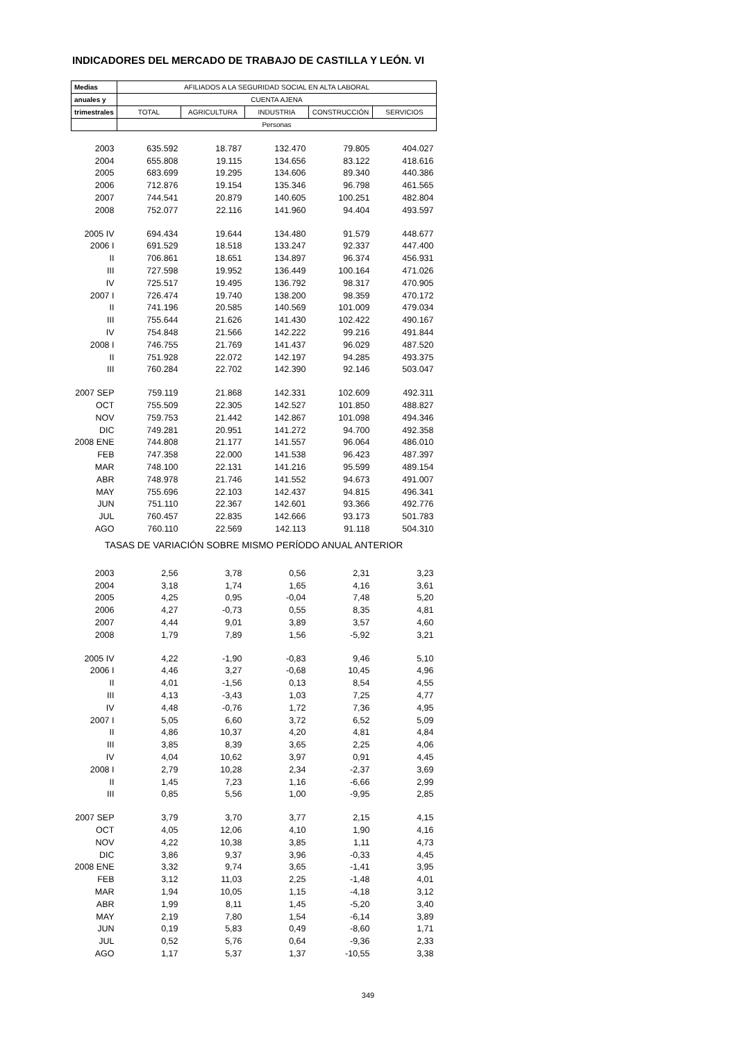INDICADORES DEL MERCADO DE TRABAJO DE CASTILLA Y LEÓN. VI
| Medias | AFILIADOS A LA SEGURIDAD SOCIAL EN ALTA LABORAL | | | | |
| --- | --- | --- | --- | --- | --- |
| anuales y | CUENTA AJENA | | | | |
| trimestrales | TOTAL | AGRICULTURA | INDUSTRIA | CONSTRUCCIÓN | SERVICIOS |
| | Personas | | | | |
| 2003 | 635.592 | 18.787 | 132.470 | 79.805 | 404.027 |
| 2004 | 655.808 | 19.115 | 134.656 | 83.122 | 418.616 |
| 2005 | 683.699 | 19.295 | 134.606 | 89.340 | 440.386 |
| 2006 | 712.876 | 19.154 | 135.346 | 96.798 | 461.565 |
| 2007 | 744.541 | 20.879 | 140.605 | 100.251 | 482.804 |
| 2008 | 752.077 | 22.116 | 141.960 | 94.404 | 493.597 |
| 2005 IV | 694.434 | 19.644 | 134.480 | 91.579 | 448.677 |
| 2006 I | 691.529 | 18.518 | 133.247 | 92.337 | 447.400 |
| II | 706.861 | 18.651 | 134.897 | 96.374 | 456.931 |
| III | 727.598 | 19.952 | 136.449 | 100.164 | 471.026 |
| IV | 725.517 | 19.495 | 136.792 | 98.317 | 470.905 |
| 2007 I | 726.474 | 19.740 | 138.200 | 98.359 | 470.172 |
| II | 741.196 | 20.585 | 140.569 | 101.009 | 479.034 |
| III | 755.644 | 21.626 | 141.430 | 102.422 | 490.167 |
| IV | 754.848 | 21.566 | 142.222 | 99.216 | 491.844 |
| 2008 I | 746.755 | 21.769 | 141.437 | 96.029 | 487.520 |
| II | 751.928 | 22.072 | 142.197 | 94.285 | 493.375 |
| III | 760.284 | 22.702 | 142.390 | 92.146 | 503.047 |
| 2007 SEP | 759.119 | 21.868 | 142.331 | 102.609 | 492.311 |
| OCT | 755.509 | 22.305 | 142.527 | 101.850 | 488.827 |
| NOV | 759.753 | 21.442 | 142.867 | 101.098 | 494.346 |
| DIC | 749.281 | 20.951 | 141.272 | 94.700 | 492.358 |
| 2008 ENE | 744.808 | 21.177 | 141.557 | 96.064 | 486.010 |
| FEB | 747.358 | 22.000 | 141.538 | 96.423 | 487.397 |
| MAR | 748.100 | 22.131 | 141.216 | 95.599 | 489.154 |
| ABR | 748.978 | 21.746 | 141.552 | 94.673 | 491.007 |
| MAY | 755.696 | 22.103 | 142.437 | 94.815 | 496.341 |
| JUN | 751.110 | 22.367 | 142.601 | 93.366 | 492.776 |
| JUL | 760.457 | 22.835 | 142.666 | 93.173 | 501.783 |
| AGO | 760.110 | 22.569 | 142.113 | 91.118 | 504.310 |
| TASAS DE VARIACIÓN SOBRE MISMO PERÍODO ANUAL ANTERIOR | | | | | |
| 2003 | 2,56 | 3,78 | 0,56 | 2,31 | 3,23 |
| 2004 | 3,18 | 1,74 | 1,65 | 4,16 | 3,61 |
| 2005 | 4,25 | 0,95 | -0,04 | 7,48 | 5,20 |
| 2006 | 4,27 | -0,73 | 0,55 | 8,35 | 4,81 |
| 2007 | 4,44 | 9,01 | 3,89 | 3,57 | 4,60 |
| 2008 | 1,79 | 7,89 | 1,56 | -5,92 | 3,21 |
| 2005 IV | 4,22 | -1,90 | -0,83 | 9,46 | 5,10 |
| 2006 I | 4,46 | 3,27 | -0,68 | 10,45 | 4,96 |
| II | 4,01 | -1,56 | 0,13 | 8,54 | 4,55 |
| III | 4,13 | -3,43 | 1,03 | 7,25 | 4,77 |
| IV | 4,48 | -0,76 | 1,72 | 7,36 | 4,95 |
| 2007 I | 5,05 | 6,60 | 3,72 | 6,52 | 5,09 |
| II | 4,86 | 10,37 | 4,20 | 4,81 | 4,84 |
| III | 3,85 | 8,39 | 3,65 | 2,25 | 4,06 |
| IV | 4,04 | 10,62 | 3,97 | 0,91 | 4,45 |
| 2008 I | 2,79 | 10,28 | 2,34 | -2,37 | 3,69 |
| II | 1,45 | 7,23 | 1,16 | -6,66 | 2,99 |
| III | 0,85 | 5,56 | 1,00 | -9,95 | 2,85 |
| 2007 SEP | 3,79 | 3,70 | 3,77 | 2,15 | 4,15 |
| OCT | 4,05 | 12,06 | 4,10 | 1,90 | 4,16 |
| NOV | 4,22 | 10,38 | 3,85 | 1,11 | 4,73 |
| DIC | 3,86 | 9,37 | 3,96 | -0,33 | 4,45 |
| 2008 ENE | 3,32 | 9,74 | 3,65 | -1,41 | 3,95 |
| FEB | 3,12 | 11,03 | 2,25 | -1,48 | 4,01 |
| MAR | 1,94 | 10,05 | 1,15 | -4,18 | 3,12 |
| ABR | 1,99 | 8,11 | 1,45 | -5,20 | 3,40 |
| MAY | 2,19 | 7,80 | 1,54 | -6,14 | 3,89 |
| JUN | 0,19 | 5,83 | 0,49 | -8,60 | 1,71 |
| JUL | 0,52 | 5,76 | 0,64 | -9,36 | 2,33 |
| AGO | 1,17 | 5,37 | 1,37 | -10,55 | 3,38 |
349